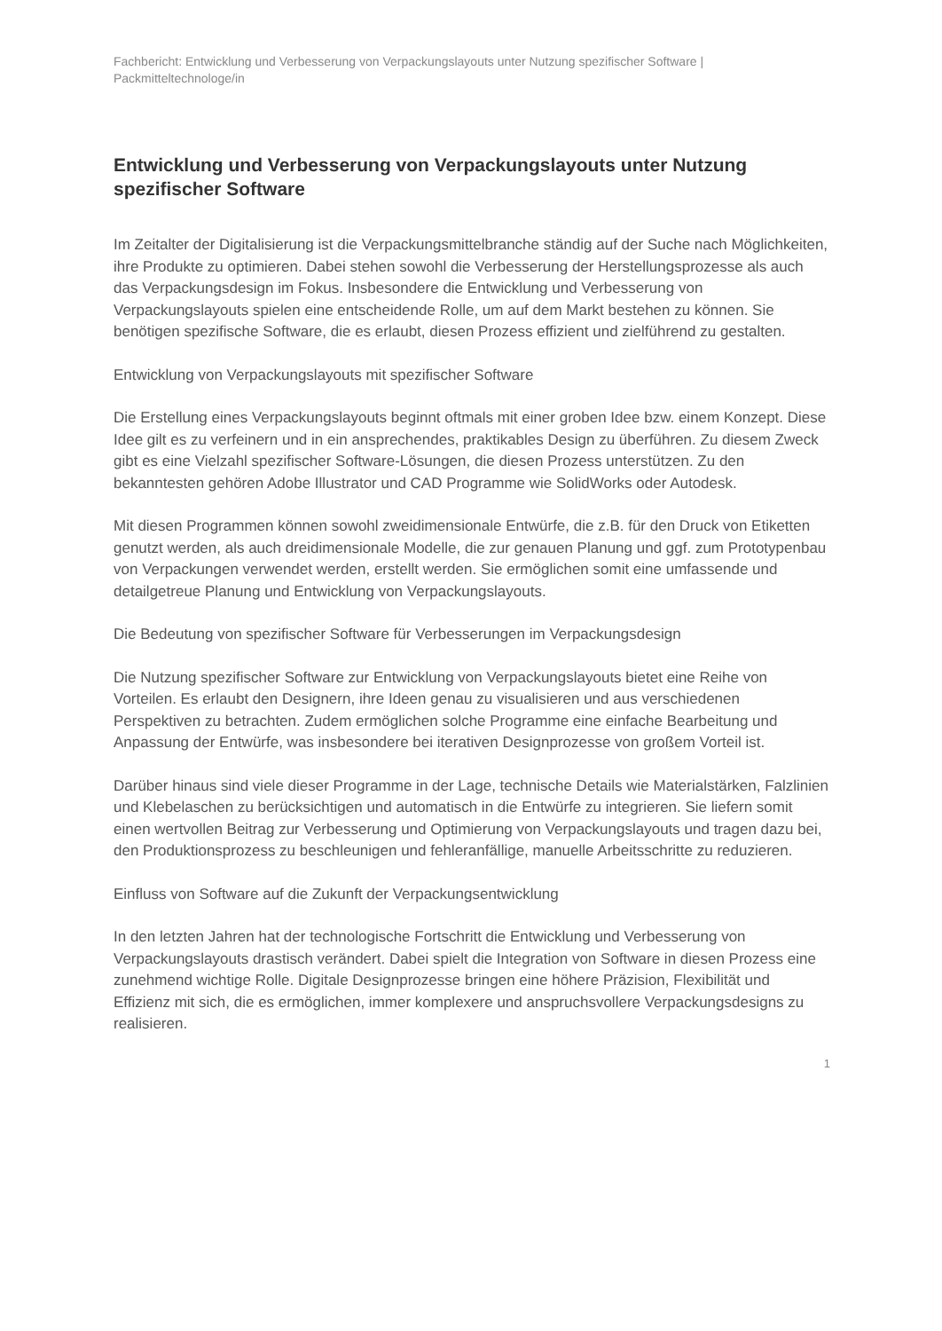Fachbericht: Entwicklung und Verbesserung von Verpackungslayouts unter Nutzung spezifischer Software | Packmitteltechnologe/in
Entwicklung und Verbesserung von Verpackungslayouts unter Nutzung spezifischer Software
Im Zeitalter der Digitalisierung ist die Verpackungsmittelbranche ständig auf der Suche nach Möglichkeiten, ihre Produkte zu optimieren. Dabei stehen sowohl die Verbesserung der Herstellungsprozesse als auch das Verpackungsdesign im Fokus. Insbesondere die Entwicklung und Verbesserung von Verpackungslayouts spielen eine entscheidende Rolle, um auf dem Markt bestehen zu können. Sie benötigen spezifische Software, die es erlaubt, diesen Prozess effizient und zielführend zu gestalten.
Entwicklung von Verpackungslayouts mit spezifischer Software
Die Erstellung eines Verpackungslayouts beginnt oftmals mit einer groben Idee bzw. einem Konzept. Diese Idee gilt es zu verfeinern und in ein ansprechendes, praktikables Design zu überführen. Zu diesem Zweck gibt es eine Vielzahl spezifischer Software-Lösungen, die diesen Prozess unterstützen. Zu den bekanntesten gehören Adobe Illustrator und CAD Programme wie SolidWorks oder Autodesk.
Mit diesen Programmen können sowohl zweidimensionale Entwürfe, die z.B. für den Druck von Etiketten genutzt werden, als auch dreidimensionale Modelle, die zur genauen Planung und ggf. zum Prototypenbau von Verpackungen verwendet werden, erstellt werden. Sie ermöglichen somit eine umfassende und detailgetreue Planung und Entwicklung von Verpackungslayouts.
Die Bedeutung von spezifischer Software für Verbesserungen im Verpackungsdesign
Die Nutzung spezifischer Software zur Entwicklung von Verpackungslayouts bietet eine Reihe von Vorteilen. Es erlaubt den Designern, ihre Ideen genau zu visualisieren und aus verschiedenen Perspektiven zu betrachten. Zudem ermöglichen solche Programme eine einfache Bearbeitung und Anpassung der Entwürfe, was insbesondere bei iterativen Designprozesse von großem Vorteil ist.
Darüber hinaus sind viele dieser Programme in der Lage, technische Details wie Materialstärken, Falzlinien und Klebelaschen zu berücksichtigen und automatisch in die Entwürfe zu integrieren. Sie liefern somit einen wertvollen Beitrag zur Verbesserung und Optimierung von Verpackungslayouts und tragen dazu bei, den Produktionsprozess zu beschleunigen und fehleranfällige, manuelle Arbeitsschritte zu reduzieren.
Einfluss von Software auf die Zukunft der Verpackungsentwicklung
In den letzten Jahren hat der technologische Fortschritt die Entwicklung und Verbesserung von Verpackungslayouts drastisch verändert. Dabei spielt die Integration von Software in diesen Prozess eine zunehmend wichtige Rolle. Digitale Designprozesse bringen eine höhere Präzision, Flexibilität und Effizienz mit sich, die es ermöglichen, immer komplexere und anspruchsvollere Verpackungsdesigns zu realisieren.
1